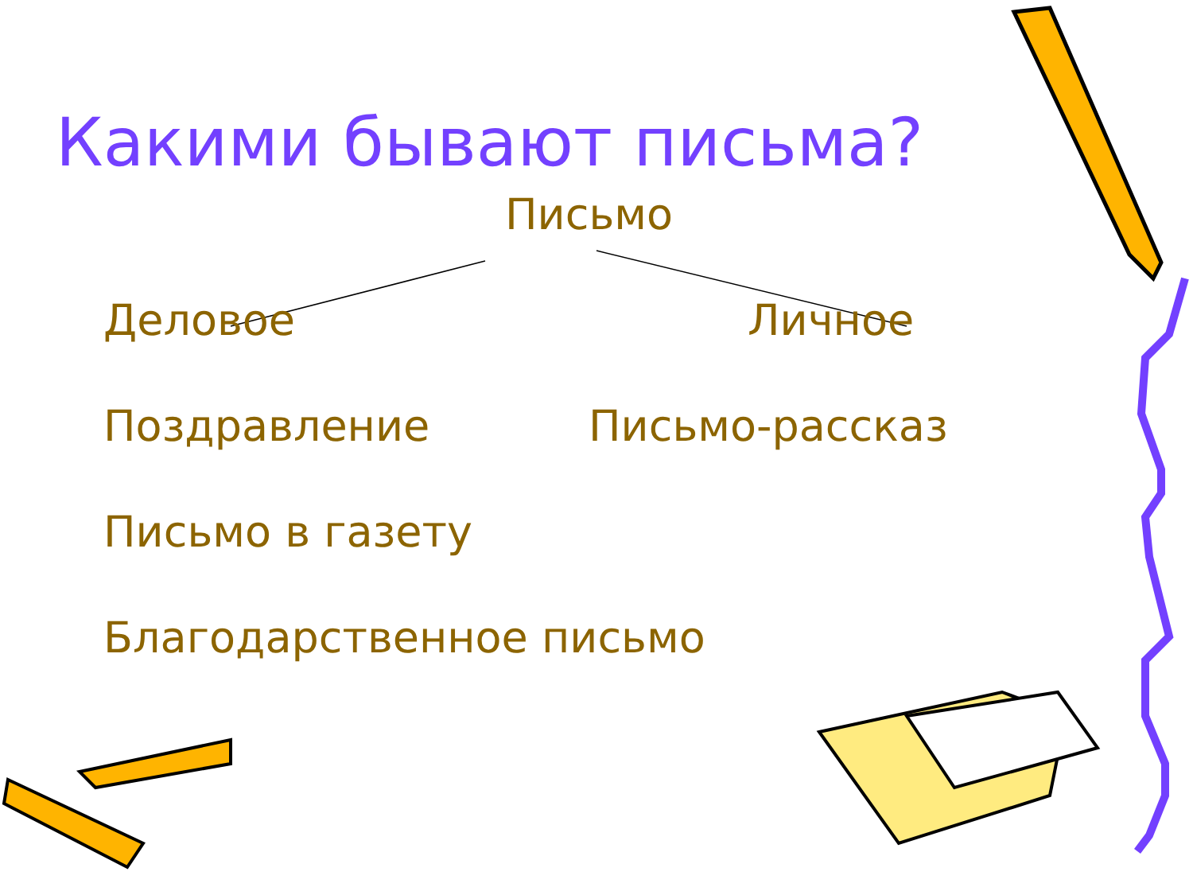Какими бывают письма?
Письмо
Деловое Личное
Поздравление Письмо-рассказ
Письмо в газету
Благодарственное письмо